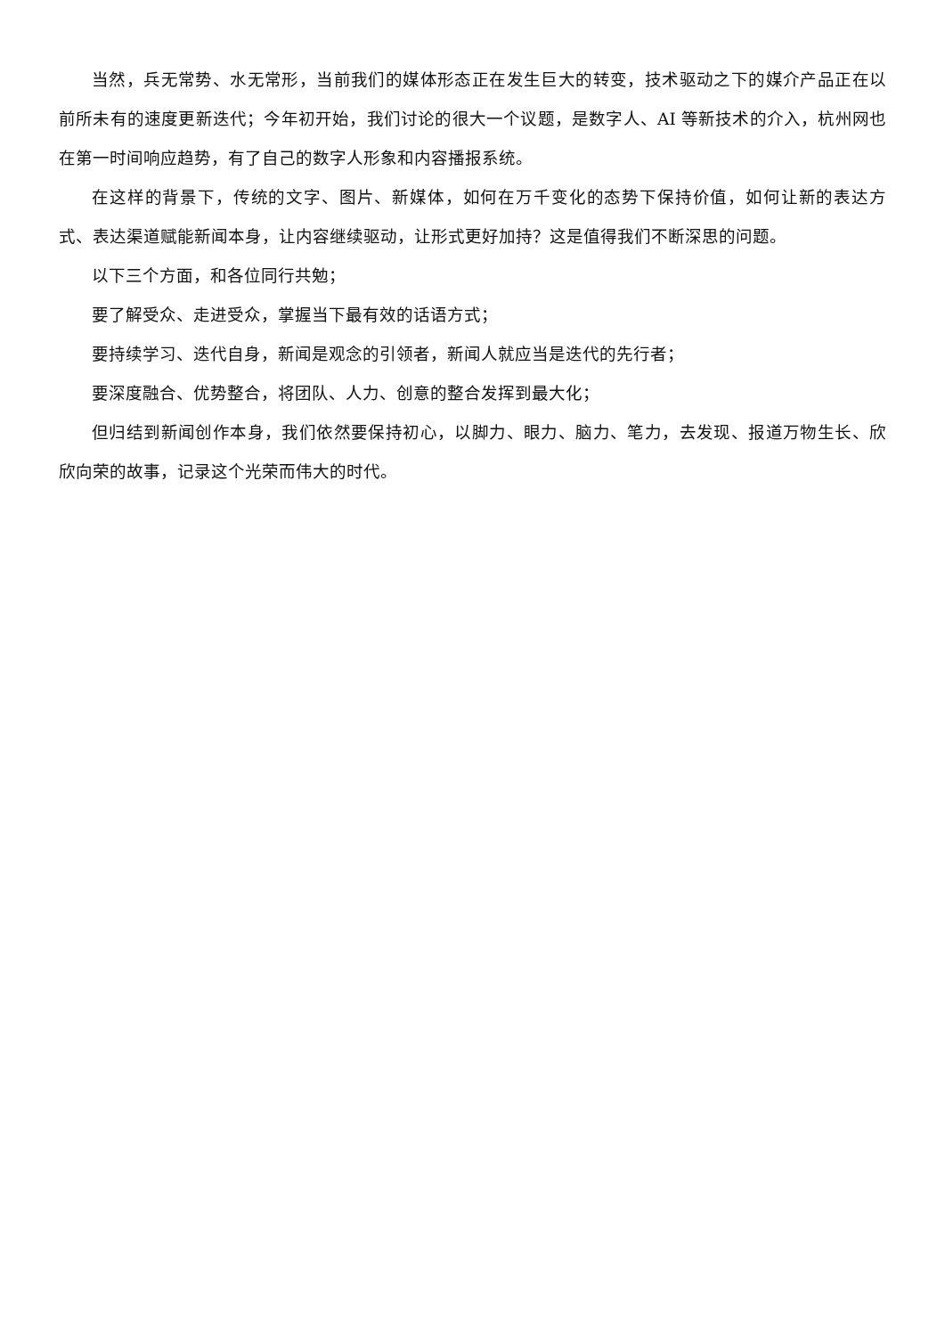当然，兵无常势、水无常形，当前我们的媒体形态正在发生巨大的转变，技术驱动之下的媒介产品正在以前所未有的速度更新迭代；今年初开始，我们讨论的很大一个议题，是数字人、AI 等新技术的介入，杭州网也在第一时间响应趋势，有了自己的数字人形象和内容播报系统。
在这样的背景下，传统的文字、图片、新媒体，如何在万千变化的态势下保持价值，如何让新的表达方式、表达渠道赋能新闻本身，让内容继续驱动，让形式更好加持？这是值得我们不断深思的问题。
以下三个方面，和各位同行共勉；
要了解受众、走进受众，掌握当下最有效的话语方式；
要持续学习、迭代自身，新闻是观念的引领者，新闻人就应当是迭代的先行者；
要深度融合、优势整合，将团队、人力、创意的整合发挥到最大化；
但归结到新闻创作本身，我们依然要保持初心，以脚力、眼力、脑力、笔力，去发现、报道万物生长、欣欣向荣的故事，记录这个光荣而伟大的时代。